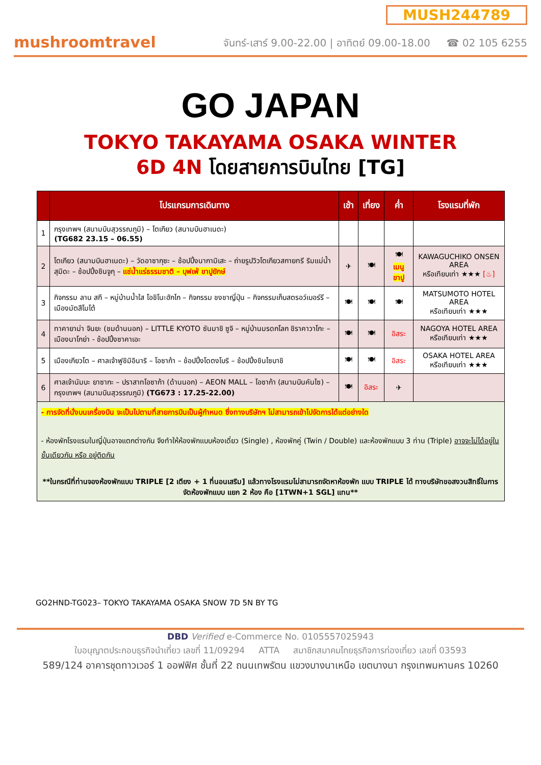mushroomtravel
MUSH244789
จันทร์-เสาร์ 9.00-22.00 | อาทิตย์ 09.00-18.00 ☎ 02 105 6255
GO JAPAN
TOKYO TAKAYAMA OSAKA WINTER
6D 4N โดยสายการบินไทย [TG]
| | โปรแกรมการเดินทาง | เช้า | เที่ยง | ค่ำ | โรงแรมที่พัก |
| --- | --- | --- | --- | --- | --- |
| 1 | กรุงเทพฯ (สนามบินสุวรรณภูมิ) – โตเกียว (สนามบินฮาเนดะ) (TG682 23.15 – 06.55) | | | | |
| 2 | โตเกียว (สนามบินฮาเนดะ) – วัดอาซากุซะ – ช้อปปิ้งนากามิเสะ – ถ่ายรูปวิวโตเกียวสกายทรี ริมแม่น้ำสุมิดะ – ช้อปปิ้งชินจูกุ – แช่น้ำแร่ธรรมชาติ – บุฟเฟ่ ขาปูยักษ์ | ✈ | 🍽 | 🍽 เมนู ขาปู | KAWAGUCHIKO ONSEN AREA หรือเทียบเท่า ★★★ [♨] |
| 3 | กิจกรรม ลาน สกี – หมู่บ้านน้ำใส โอชิโนะฮักไก – กิจกรรม ชงชาญี่ปุ่น – กิจกรรมเก็บสตรอว์เบอร์รี – เมืองมัตสึโมโต้ | 🍽 | 🍽 | 🍽 | MATSUMOTO HOTEL AREA หรือเทียบเท่า ★★★ |
| 4 | ทาคายาม่า จินยะ (ชมด้านนอก) – LITTLE KYOTO ซันมาชิ ซูจิ – หมู่บ้านมรดกโลก ชิราคาวาโกะ – เมืองนาโกย่า - ช้อปปิ้งซาคาเอะ | 🍽 | 🍽 | อิสระ | NAGOYA HOTEL AREA หรือเทียบเท่า ★★★ |
| 5 | เมืองเกียวโต – ศาลเจ้าฟูชิมิอินาริ – โอซาก้า – ช้อปปิ้งโดตงโบริ – ช้อปปิ้งชินไซบาชิ | 🍽 | 🍽 | อิสระ | OSAKA HOTEL AREA หรือเทียบเท่า ★★★ |
| 6 | ศาลเจ้านัมบะ ยาซากะ – ปราสาทโอซาก้า (ด้านนอก) – AEON MALL – โอซาก้า (สนามบินคันไซ) – กรุงเทพฯ (สนามบินสุวรรณภูมิ) (TG673 : 17.25-22.00) | 🍽 | อิสระ | ✈ | |
| - การจัดที่นั่งบนเครื่องบิน จะเป็นไปตามที่สายการบินเป็นผู้กำหนด ซึ่งทางบริษัทฯ ไม่สามารถเข้าไปจัดการได้แต่อย่างใด - ห้องพักโรงแรมในญี่ปุ่นอาจแตกต่างกัน จึงทำให้ห้องพักแบบห้องเดี่ยว (Single) , ห้องพักคู่ (Twin / Double) และห้องพักแบบ 3 ท่าน (Triple) อาจจะไม่ได้อยู่ในชั้นเดียวกัน หรือ อยู่ติดกัน **ในกรณีที่ท่านจองห้องพักแบบ TRIPLE [2 เตียง + 1 ที่นอนเสริม] แล้วทางโรงแรมไม่สามารถจัดหาห้องพัก แบบ TRIPLE ได้ ทางบริษัทขอสงวนสิทธิ์ในการจัดห้องพักแบบ แยก 2 ห้อง คือ [1TWN+1 SGL] แทน** | | | | | |
GO2HND-TG023– TOKYO TAKAYAMA OSAKA SNOW 7D 5N BY TG
DBD Verified e-Commerce No. 0105557025943
ใบอนุญาตประกอบธุรกิจนำเที่ยว เลขที่ 11/09294 ATTA สมาชิกสมาคมไทยธุรกิจการท่องเที่ยว เลขที่ 03593
589/124 อาคารชุดทาวเวอร์ 1 ออฟฟิศ ชั้นที่ 22 ถนนเทพรัตน แขวงบางนาเหนือ เขตบางนา กรุงเทพมหานคร 10260